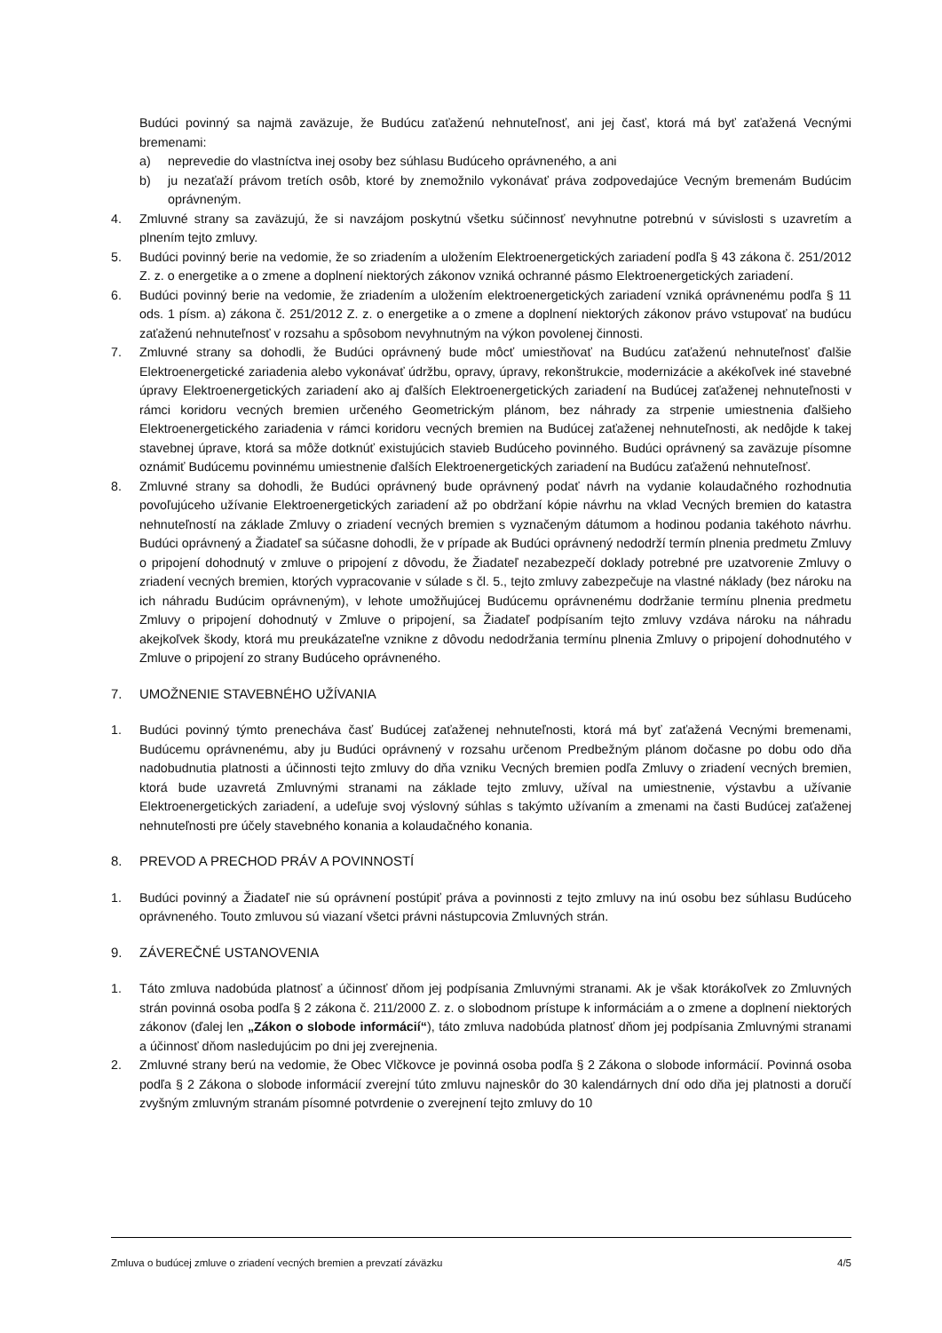Budúci povinný sa najmä zaväzuje, že Budúcu zaťaženú nehnuteľnosť, ani jej časť, ktorá má byť zaťažená Vecnými bremenami:
a) neprevedie do vlastníctva inej osoby bez súhlasu Budúceho oprávneného, a ani
b) ju nezaťaží právom tretích osôb, ktoré by znemožnilo vykonávať práva zodpovedajúce Vecným bremenám Budúcim oprávneným.
4. Zmluvné strany sa zaväzujú, že si navzájom poskytnú všetku súčinnosť nevyhnutne potrebnú v súvislosti s uzavretím a plnením tejto zmluvy.
5. Budúci povinný berie na vedomie, že so zriadením a uložením Elektroenergetických zariadení podľa § 43 zákona č. 251/2012 Z. z. o energetike a o zmene a doplnení niektorých zákonov vzniká ochranné pásmo Elektroenergetických zariadení.
6. Budúci povinný berie na vedomie, že zriadením a uložením elektroenergetických zariadení vzniká oprávnenému podľa § 11 ods. 1 písm. a) zákona č. 251/2012 Z. z. o energetike a o zmene a doplnení niektorých zákonov právo vstupovať na budúcu zaťaženú nehnuteľnosť v rozsahu a spôsobom nevyhnutným na výkon povolenej činnosti.
7. Zmluvné strany sa dohodli, že Budúci oprávnený bude môcť umiestňovať na Budúcu zaťaženú nehnuteľnosť ďalšie Elektroenergetické zariadenia alebo vykonávať údržbu, opravy, úpravy, rekonštrukcie, modernizácie a akékoľvek iné stavebné úpravy Elektroenergetických zariadení ako aj ďalších Elektroenergetických zariadení na Budúcej zaťaženej nehnuteľnosti v rámci koridoru vecných bremien určeného Geometrickým plánom, bez náhrady za strpenie umiestnenia ďalšieho Elektroenergetického zariadenia v rámci koridoru vecných bremien na Budúcej zaťaženej nehnuteľnosti, ak nedôjde k takej stavebnej úprave, ktorá sa môže dotknúť existujúcich stavieb Budúceho povinného. Budúci oprávnený sa zaväzuje písomne oznámiť Budúcemu povinnému umiestnenie ďalších Elektroenergetických zariadení na Budúcu zaťaženú nehnuteľnosť.
8. Zmluvné strany sa dohodli, že Budúci oprávnený bude oprávnený podať návrh na vydanie kolaudačného rozhodnutia povoľujúceho užívanie Elektroenergetických zariadení až po obdržaní kópie návrhu na vklad Vecných bremien do katastra nehnuteľností na základe Zmluvy o zriadení vecných bremien s vyznačeným dátumom a hodinou podania takéhoto návrhu. Budúci oprávnený a Žiadateľ sa súčasne dohodli, že v prípade ak Budúci oprávnený nedodrží termín plnenia predmetu Zmluvy o pripojení dohodnutý v zmluve o pripojení z dôvodu, že Žiadateľ nezabezpečí doklady potrebné pre uzatvorenie Zmluvy o zriadení vecných bremien, ktorých vypracovanie v súlade s čl. 5., tejto zmluvy zabezpečuje na vlastné náklady (bez nároku na ich náhradu Budúcim oprávneným), v lehote umožňujúcej Budúcemu oprávnenému dodržanie termínu plnenia predmetu Zmluvy o pripojení dohodnutý v Zmluve o pripojení, sa Žiadateľ podpísaním tejto zmluvy vzdáva nároku na náhradu akejkoľvek škody, ktorá mu preukázateľne vznikne z dôvodu nedodržania termínu plnenia Zmluvy o pripojení dohodnutého v Zmluve o pripojení zo strany Budúceho oprávneného.
7. UMOŽNENIE STAVEBNÉHO UŽÍVANIA
1. Budúci povinný týmto prenecháva časť Budúcej zaťaženej nehnuteľnosti, ktorá má byť zaťažená Vecnými bremenami, Budúcemu oprávnenému, aby ju Budúci oprávnený v rozsahu určenom Predbežným plánom dočasne po dobu odo dňa nadobudnutia platnosti a účinnosti tejto zmluvy do dňa vzniku Vecných bremien podľa Zmluvy o zriadení vecných bremien, ktorá bude uzavretá Zmluvnými stranami na základe tejto zmluvy, užíval na umiestnenie, výstavbu a užívanie Elektroenergetických zariadení, a udeľuje svoj výslovný súhlas s takýmto užívaním a zmenami na časti Budúcej zaťaženej nehnuteľnosti pre účely stavebného konania a kolaudačného konania.
8. PREVOD A PRECHOD PRÁV A POVINNOSTÍ
1. Budúci povinný a Žiadateľ nie sú oprávnení postúpiť práva a povinnosti z tejto zmluvy na inú osobu bez súhlasu Budúceho oprávneného. Touto zmluvou sú viazaní všetci právni nástupcovia Zmluvných strán.
9. ZÁVEREČNÉ USTANOVENIA
1. Táto zmluva nadobúda platnosť a účinnosť dňom jej podpísania Zmluvnými stranami. Ak je však ktorákoľvek zo Zmluvných strán povinná osoba podľa § 2 zákona č. 211/2000 Z. z. o slobodnom prístupe k informáciám a o zmene a doplnení niektorých zákonov (ďalej len „Zákon o slobode informácií“), táto zmluva nadobúda platnosť dňom jej podpísania Zmluvnými stranami a účinnosť dňom nasledujúcim po dni jej zverejnenia.
2. Zmluvné strany berú na vedomie, že Obec Vlčkovce je povinná osoba podľa § 2 Zákona o slobode informácií. Povinná osoba podľa § 2 Zákona o slobode informácií zverejní túto zmluvu najneskôr do 30 kalendárnych dní odo dňa jej platnosti a doručí zvyšným zmluvným stranám písomné potvrdenie o zverejnení tejto zmluvy do 10
Zmluva o budúcej zmluve o zriadení vecných bremien a prevzatí záväzku 4/5